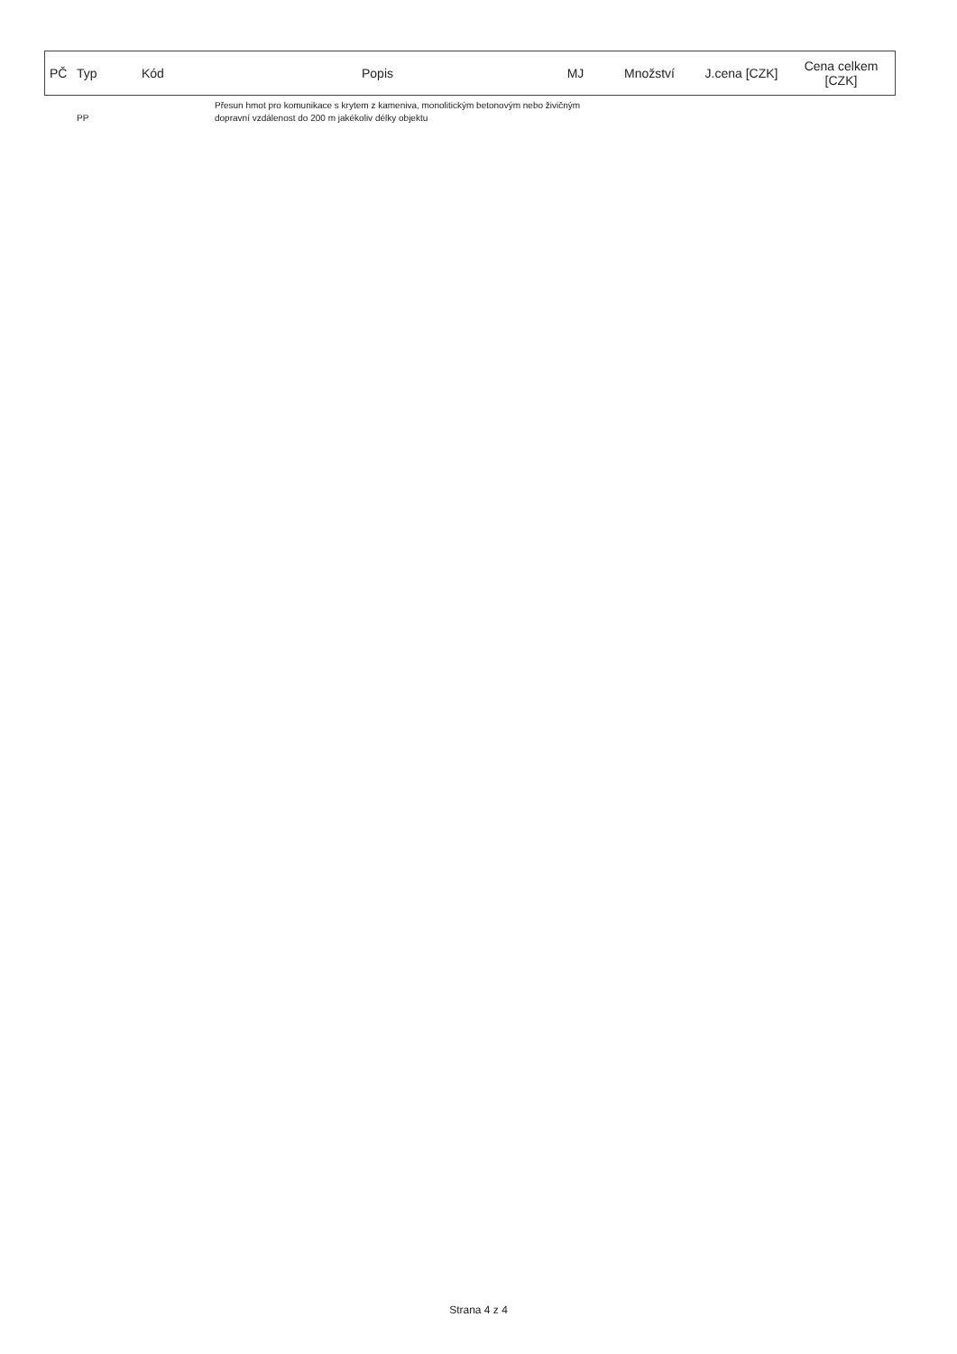| PČ | Typ | Kód | Popis | MJ | Množství | J.cena [CZK] | Cena celkem [CZK] |
| --- | --- | --- | --- | --- | --- | --- | --- |
| | PP | | Přesun hmot pro komunikace s krytem z kameniva, monolitickým betonovým nebo živičným dopravní vzdálenost do 200 m jakékoliv délky objektu | | | | |
Strana 4 z 4